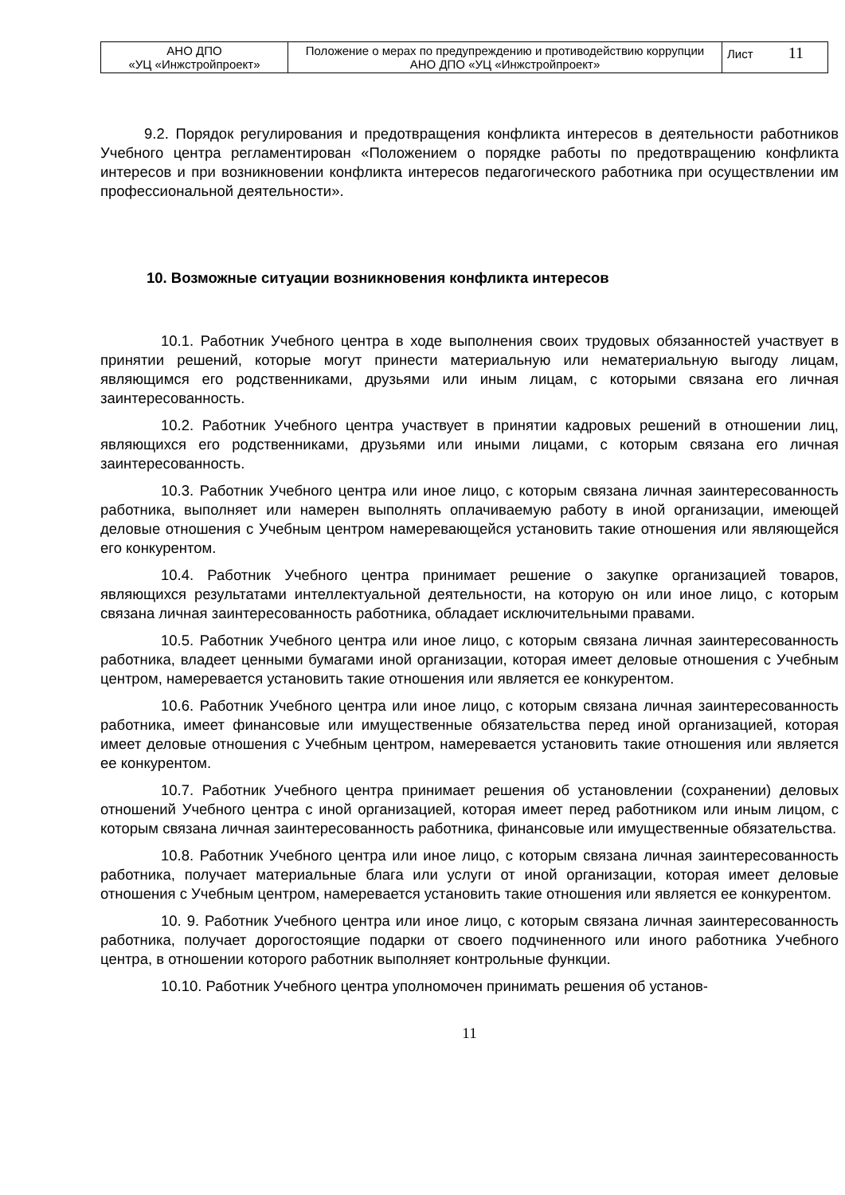| АНО ДПО «УЦ «Инжстройпроект» | Положение о мерах по предупреждению и противодействию коррупции АНО ДПО «УЦ «Инжстройпроект» | Лист 11 |
9.2. Порядок регулирования и предотвращения конфликта интересов в деятельности работников Учебного центра регламентирован «Положением о порядке работы по предотвращению конфликта интересов и при возникновении конфликта интересов педагогического работника при осуществлении им профессиональной деятельности».
10. Возможные ситуации возникновения конфликта интересов
10.1. Работник Учебного центра в ходе выполнения своих трудовых обязанностей участвует в принятии решений, которые могут принести материальную или нематериальную выгоду лицам, являющимся его родственниками, друзьями или иным лицам, с которыми связана его личная заинтересованность.
10.2. Работник Учебного центра участвует в принятии кадровых решений в отношении лиц, являющихся его родственниками, друзьями или иными лицами, с которым связана его личная заинтересованность.
10.3. Работник Учебного центра или иное лицо, с которым связана личная заинтересованность работника, выполняет или намерен выполнять оплачиваемую работу в иной организации, имеющей деловые отношения с Учебным центром намеревающейся установить такие отношения или являющейся его конкурентом.
10.4. Работник Учебного центра принимает решение о закупке организацией товаров, являющихся результатами интеллектуальной деятельности, на которую он или иное лицо, с которым связана личная заинтересованность работника, обладает исключительными правами.
10.5. Работник Учебного центра или иное лицо, с которым связана личная заинтересованность работника, владеет ценными бумагами иной организации, которая имеет деловые отношения с Учебным центром, намеревается установить такие отношения или является ее конкурентом.
10.6. Работник Учебного центра или иное лицо, с которым связана личная заинтересованность работника, имеет финансовые или имущественные обязательства перед иной организацией, которая имеет деловые отношения с Учебным центром, намеревается установить такие отношения или является ее конкурентом.
10.7. Работник Учебного центра принимает решения об установлении (сохранении) деловых отношений Учебного центра с иной организацией, которая имеет перед работником или иным лицом, с которым связана личная заинтересованность работника, финансовые или имущественные обязательства.
10.8. Работник Учебного центра или иное лицо, с которым связана личная заинтересованность работника, получает материальные блага или услуги от иной организации, которая имеет деловые отношения с Учебным центром, намеревается установить такие отношения или является ее конкурентом.
10. 9. Работник Учебного центра или иное лицо, с которым связана личная заинтересованность работника, получает дорогостоящие подарки от своего подчиненного или иного работника Учебного центра, в отношении которого работник выполняет контрольные функции.
10.10. Работник Учебного центра уполномочен принимать решения об установ-
11